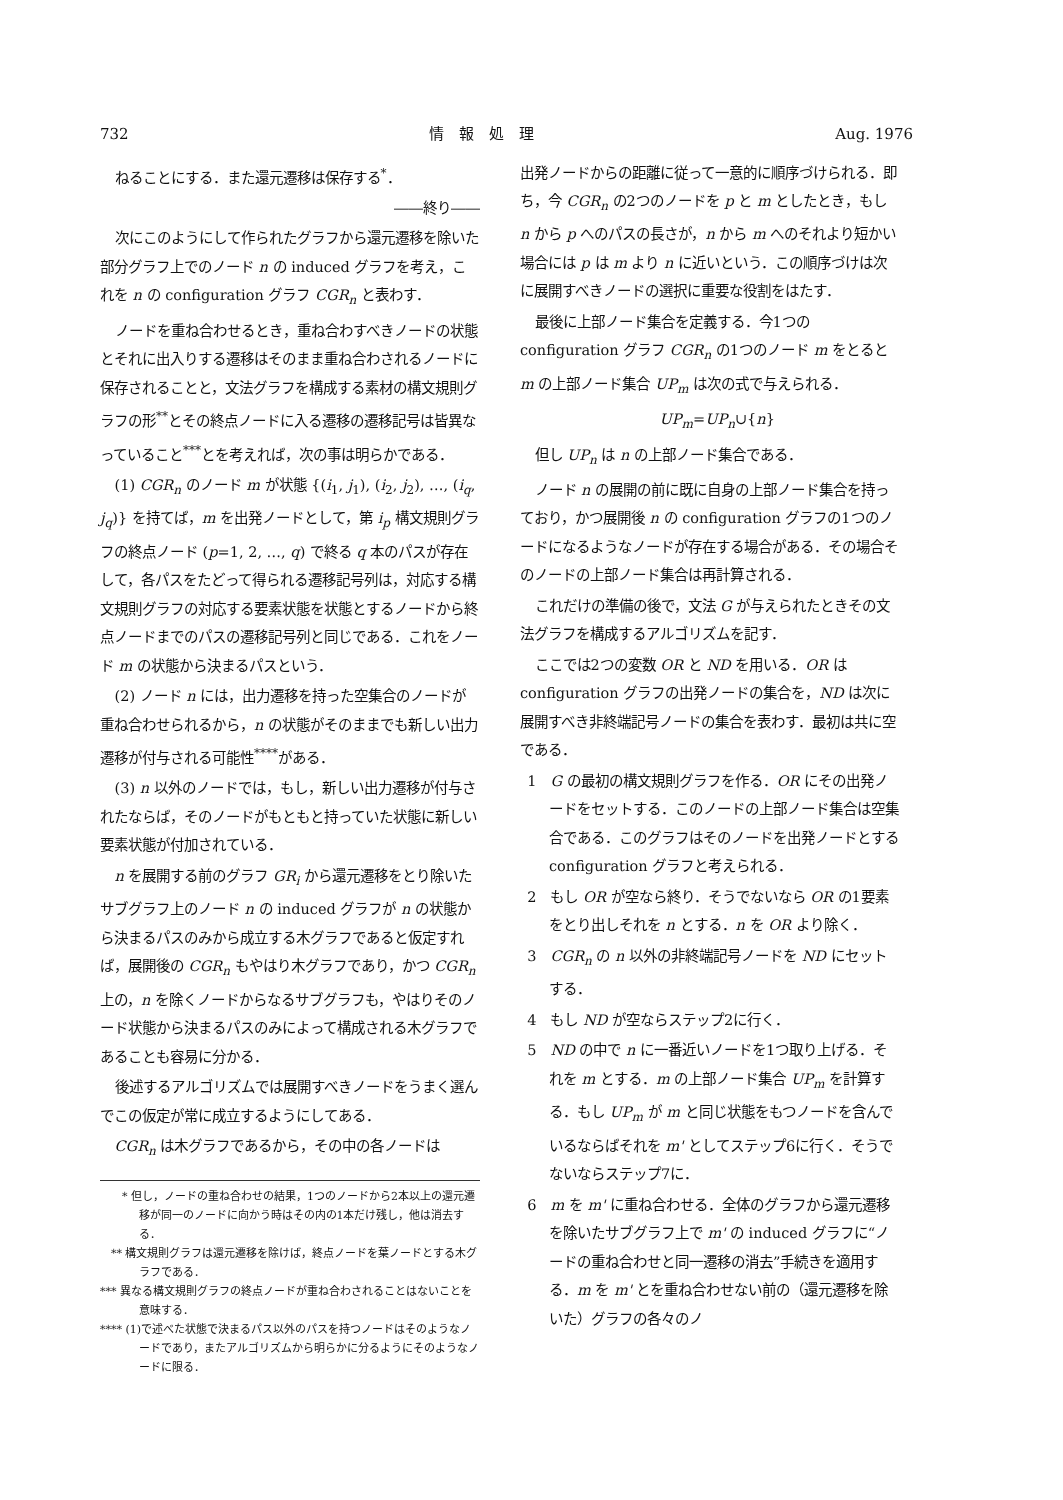732 情　報　処　理 Aug. 1976
ねることにする．また還元遷移は保存する<sup>*</sup>．
――終り――
次にこのようにして作られたグラフから還元遷移を除いた部分グラフ上でのノード n の induced グラフを考え，これを n の configuration グラフ CGR<sub>n</sub> と表わす．
ノードを重ね合わせるとき，重ね合わすべきノードの状態とそれに出入りする遷移はそのまま重ね合わされるノードに保存されることと，文法グラフを構成する素材の構文規則グラフの形<sup>**</sup>とその終点ノードに入る遷移の遷移記号は皆異なっていること<sup>***</sup>とを考えれば，次の事は明らかである．
(1) CGR<sub>n</sub> のノード m が状態 {(i<sub>1</sub>, j<sub>1</sub>), (i<sub>2</sub>, j<sub>2</sub>), …, (i<sub>q</sub>, j<sub>q</sub>)} を持てば，m を出発ノードとして，第 i<sub>p</sub> 構文規則グラフの終点ノード (p=1, 2, …, q) で終る q 本のパスが存在して，各パスをたどって得られる遷移記号列は，対応する構文規則グラフの対応する要素状態を状態とするノードから終点ノードまでのパスの遷移記号列と同じである．これをノード m の状態から決まるパスという．
(2) ノード n には，出力遷移を持った空集合のノードが重ね合わせられるから，n の状態がそのままでも新しい出力遷移が付与される可能性<sup>****</sup>がある．
(3) n 以外のノードでは，もし，新しい出力遷移が付与されたならば，そのノードがもともと持っていた状態に新しい要素状態が付加されている．
n を展開する前のグラフ GR<sub>i</sub> から還元遷移をとり除いたサブグラフ上のノード n の induced グラフが n の状態から決まるパスのみから成立する木グラフであると仮定すれば，展開後の CGR<sub>n</sub> もやはり木グラフであり，かつ CGR<sub>n</sub> 上の，n を除くノードからなるサブグラフも，やはりそのノード状態から決まるパスのみによって構成される木グラフであることも容易に分かる．
後述するアルゴリズムでは展開すべきノードをうまく選んでこの仮定が常に成立するようにしてある．
CGR<sub>n</sub> は木グラフであるから，その中の各ノードは
　　* 但し，ノードの重ね合わせの結果，1つのノードから2本以上の還元遷移が同一のノードに向かう時はその内の1本だけ残し，他は消去する．
　** 構文規則グラフは還元遷移を除けば，終点ノードを葉ノードとする木グラフである．
*** 異なる構文規則グラフの終点ノードが重ね合わされることはないことを意味する．
**** (1)で述べた状態で決まるパス以外のパスを持つノードはそのようなノードであり，またアルゴリズムから明らかに分るようにそのようなノードに限る．
出発ノードからの距離に従って一意的に順序づけられる．即ち，今 CGR<sub>n</sub> の2つのノードを p と m としたとき，もし n から p へのパスの長さが，n から m へのそれより短かい場合には p は m より n に近いという．この順序づけは次に展開すべきノードの選択に重要な役割をはたす．
最後に上部ノード集合を定義する．今1つの configuration グラフ CGR<sub>n</sub> の1つのノード m をとると m の上部ノード集合 UP<sub>m</sub> は次の式で与えられる．
UP<sub>m</sub>=UP<sub>n</sub>∪{n}
但し UP<sub>n</sub> は n の上部ノード集合である．
ノード n の展開の前に既に自身の上部ノード集合を持っており，かつ展開後 n の configuration グラフの1つのノードになるようなノードが存在する場合がある．その場合そのノードの上部ノード集合は再計算される．
これだけの準備の後で，文法 G が与えられたときその文法グラフを構成するアルゴリズムを記す．
ここでは2つの変数 OR と ND を用いる．OR は configuration グラフの出発ノードの集合を，ND は次に展開すべき非終端記号ノードの集合を表わす．最初は共に空である．
1　G の最初の構文規則グラフを作る．OR にその出発ノードをセットする．このノードの上部ノード集合は空集合である．このグラフはそのノードを出発ノードとする configuration グラフと考えられる．
2　もし OR が空なら終り．そうでないなら OR の1要素をとり出しそれを n とする．n を OR より除く．
3　CGR<sub>n</sub> の n 以外の非終端記号ノードを ND にセットする．
4　もし ND が空ならステップ2に行く．
5　ND の中で n に一番近いノードを1つ取り上げる．それを m とする．m の上部ノード集合 UP<sub>m</sub> を計算する．もし UP<sub>m</sub> が m と同じ状態をもつノードを含んでいるならばそれを m' としてステップ6に行く．そうでないならステップ7に．
6　m を m' に重ね合わせる．全体のグラフから還元遷移を除いたサブグラフ上で m' の induced グラフに“ノードの重ね合わせと同一遷移の消去”手続きを適用する．m を m' とを重ね合わせない前の（還元遷移を除いた）グラフの各々のノ